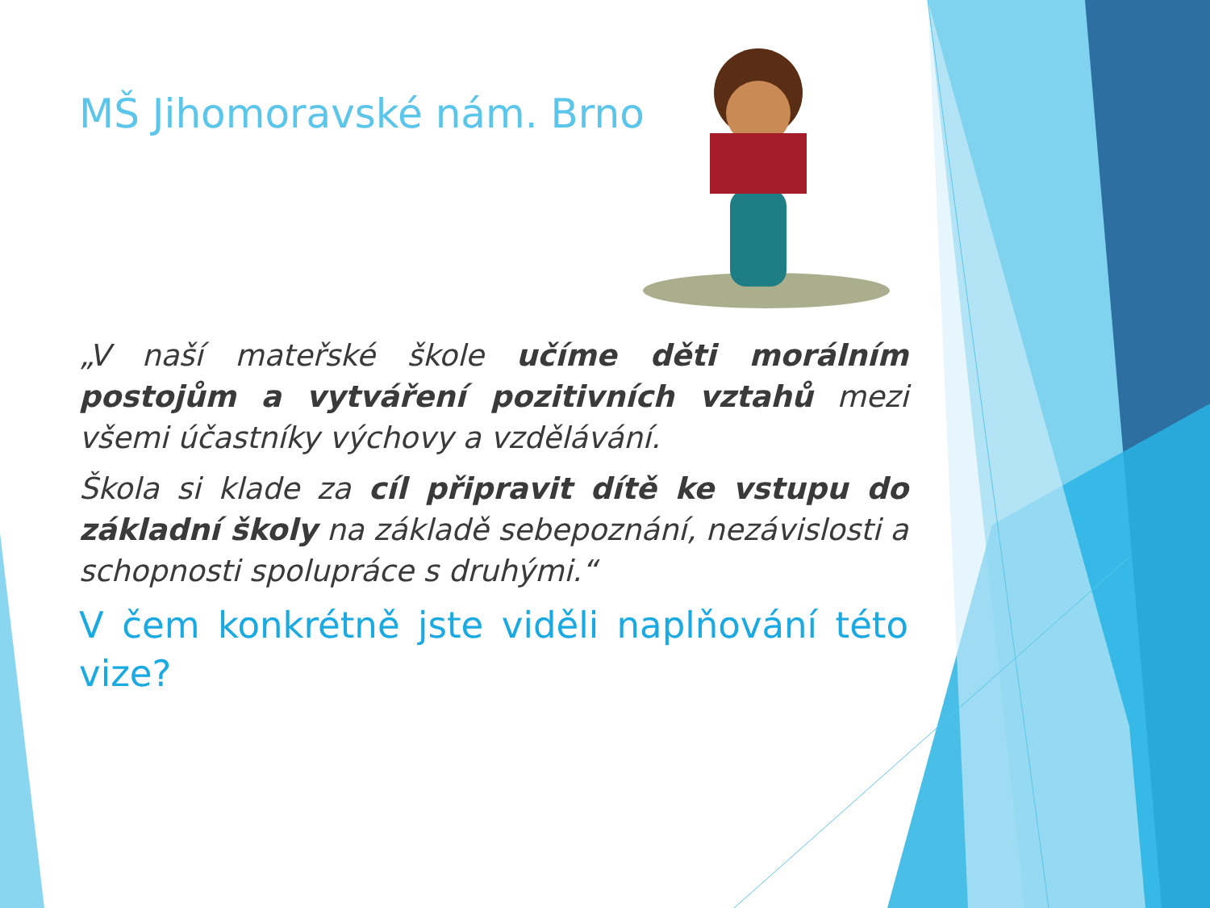MŠ Jihomoravské nám. Brno
„V naší mateřské škole učíme děti morálním postojům a vytváření pozitivních vztahů mezi všemi účastníky výchovy a vzdělávání.
Škola si klade za cíl připravit dítě ke vstupu do základní školy na základě sebepoznání, nezávislosti a schopnosti spolupráce s druhými.“
V čem konkrétně jste viděli naplňování této vize?